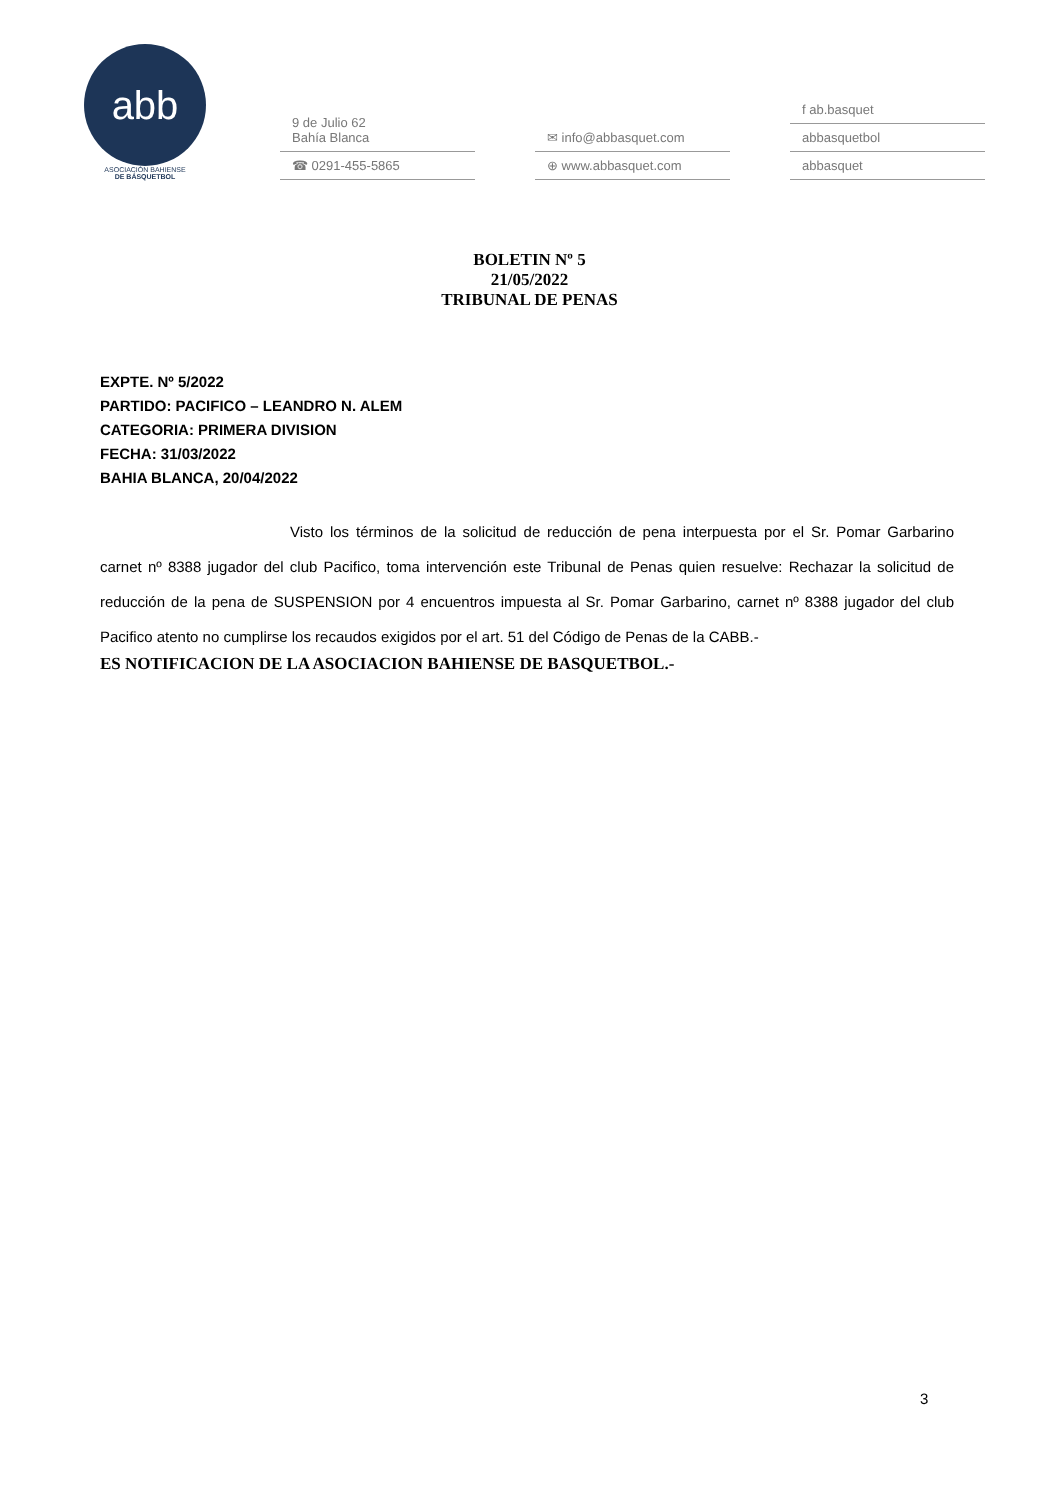abb
ASOCIACIÓN BAHIENSE
DE BÁSQUETBOL
9 de Julio 62
Bahía Blanca
☎ 0291-455-5865
✉ info@abbasquet.com
⊕ www.abbasquet.com
f ab.basquet
abbasquetbol
abbasquet
BOLETIN Nº 5
21/05/2022
TRIBUNAL DE PENAS
EXPTE. Nº 5/2022
PARTIDO: PACIFICO – LEANDRO N. ALEM
CATEGORIA: PRIMERA DIVISION
FECHA: 31/03/2022
BAHIA BLANCA, 20/04/2022
Visto los términos de la solicitud de reducción de pena interpuesta por el Sr. Pomar Garbarino carnet nº 8388 jugador del club Pacifico, toma intervención este Tribunal de Penas quien resuelve: Rechazar la solicitud de reducción de la pena de SUSPENSION por 4 encuentros impuesta al Sr. Pomar Garbarino, carnet nº 8388 jugador del club Pacifico atento no cumplirse los recaudos exigidos por el art. 51 del Código de Penas de la CABB.-
ES NOTIFICACION DE LA ASOCIACION BAHIENSE DE BASQUETBOL.-
3